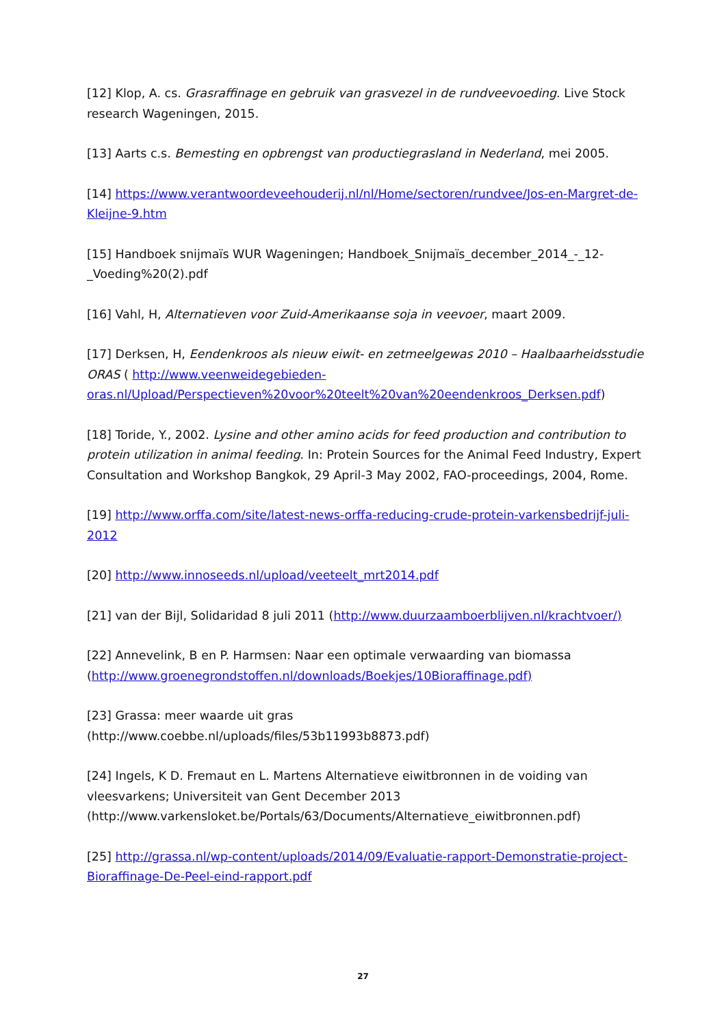[12] Klop, A. cs. Grasraffinage en gebruik van grasvezel in de rundveevoeding. Live Stock research Wageningen, 2015.
[13] Aarts c.s. Bemesting en opbrengst van productiegrasland in Nederland, mei 2005.
[14] https://www.verantwoordeveehouderij.nl/nl/Home/sectoren/rundvee/Jos-en-Margret-de-Kleijne-9.htm
[15] Handboek snijmaïs WUR Wageningen; Handboek_Snijmaïs_december_2014_-_12-_Voeding%20(2).pdf
[16] Vahl, H, Alternatieven voor Zuid-Amerikaanse soja in veevoer, maart 2009.
[17] Derksen, H, Eendenkroos als nieuw eiwit- en zetmeelgewas 2010 – Haalbaarheidsstudie ORAS ( http://www.veenweidegebieden-oras.nl/Upload/Perspectieven%20voor%20teelt%20van%20eendenkroos_Derksen.pdf)
[18] Toride, Y., 2002. Lysine and other amino acids for feed production and contribution to protein utilization in animal feeding. In: Protein Sources for the Animal Feed Industry, Expert Consultation and Workshop Bangkok, 29 April-3 May 2002, FAO-proceedings, 2004, Rome.
[19] http://www.orffa.com/site/latest-news-orffa-reducing-crude-protein-varkensbedrijf-juli-2012
[20] http://www.innoseeds.nl/upload/veeteelt_mrt2014.pdf
[21] van der Bijl, Solidaridad 8 juli 2011 (http://www.duurzaamboerblijven.nl/krachtvoer/)
[22] Annevelink, B en P. Harmsen: Naar een optimale verwaarding van biomassa (http://www.groenegrondstoffen.nl/downloads/Boekjes/10Bioraffinage.pdf)
[23] Grassa: meer waarde uit gras
(http://www.coebbe.nl/uploads/files/53b11993b8873.pdf)
[24] Ingels, K D. Fremaut en L. Martens Alternatieve eiwitbronnen in de voiding van vleesvarkens; Universiteit van Gent December 2013 (http://www.varkensloket.be/Portals/63/Documents/Alternatieve_eiwitbronnen.pdf)
[25] http://grassa.nl/wp-content/uploads/2014/09/Evaluatie-rapport-Demonstratie-project-Bioraffinage-De-Peel-eind-rapport.pdf
27